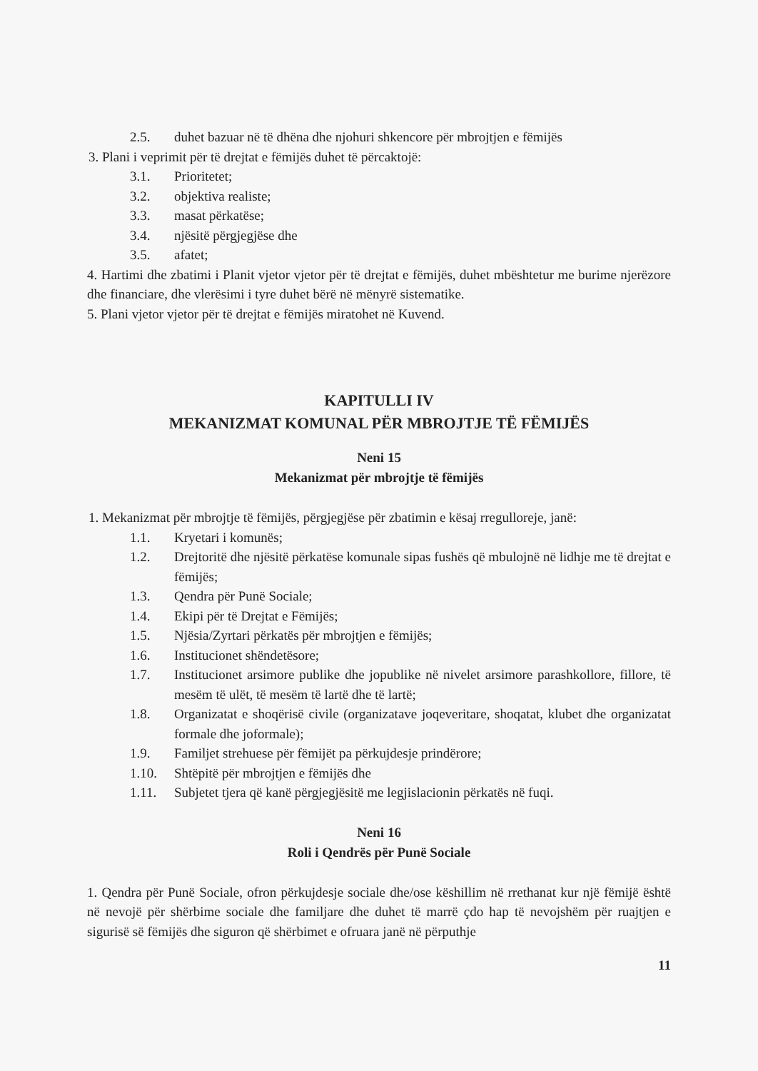2.5. duhet bazuar në të dhëna dhe njohuri shkencore për mbrojtjen e fëmijës
3. Plani i veprimit për të drejtat e fëmijës duhet të përcaktojë:
3.1. Prioritetet;
3.2. objektiva realiste;
3.3. masat përkatëse;
3.4. njësitë përgjegjëse dhe
3.5. afatet;
4. Hartimi dhe zbatimi i Planit vjetor vjetor për të drejtat e fëmijës, duhet mbështetur me burime njerëzore dhe financiare, dhe vlerësimi i tyre duhet bërë në mënyrë sistematike.
5. Plani vjetor vjetor për të drejtat e fëmijës miratohet në Kuvend.
KAPITULLI IV
MEKANIZMAT KOMUNAL PËR MBROJTJE TË FËMIJËS
Neni 15
Mekanizmat për mbrojtje të fëmijës
1. Mekanizmat për mbrojtje të fëmijës, përgjegjëse për zbatimin e kësaj rregulloreje, janë:
1.1. Kryetari i komunës;
1.2. Drejtoritë dhe njësitë përkatëse komunale sipas fushës që mbulojnë në lidhje me të drejtat e fëmijës;
1.3. Qendra për Punë Sociale;
1.4. Ekipi për të Drejtat e Fëmijës;
1.5. Njësia/Zyrtari përkatës për mbrojtjen e fëmijës;
1.6. Institucionet shëndetësore;
1.7. Institucionet arsimore publike dhe jopublike në nivelet arsimore parashkollore, fillore, të mesëm të ulët, të mesëm të lartë dhe të lartë;
1.8. Organizatat e shoqërisë civile (organizatave joqeveritare, shoqatat, klubet dhe organizatat formale dhe joformale);
1.9. Familjet strehuese për fëmijët pa përkujdesje prindërore;
1.10. Shtëpitë për mbrojtjen e fëmijës dhe
1.11. Subjetet tjera që kanë përgjegjësitë me legjislacionin përkatës në fuqi.
Neni 16
Roli i Qendrës për Punë Sociale
1. Qendra për Punë Sociale, ofron përkujdesje sociale dhe/ose këshillim në rrethanat kur një fëmijë është në nevojë për shërbime sociale dhe familjare dhe duhet të marrë çdo hap të nevojshëm për ruajtjen e sigurisë së fëmijës dhe siguron që shërbimet e ofruara janë në përputhje
11